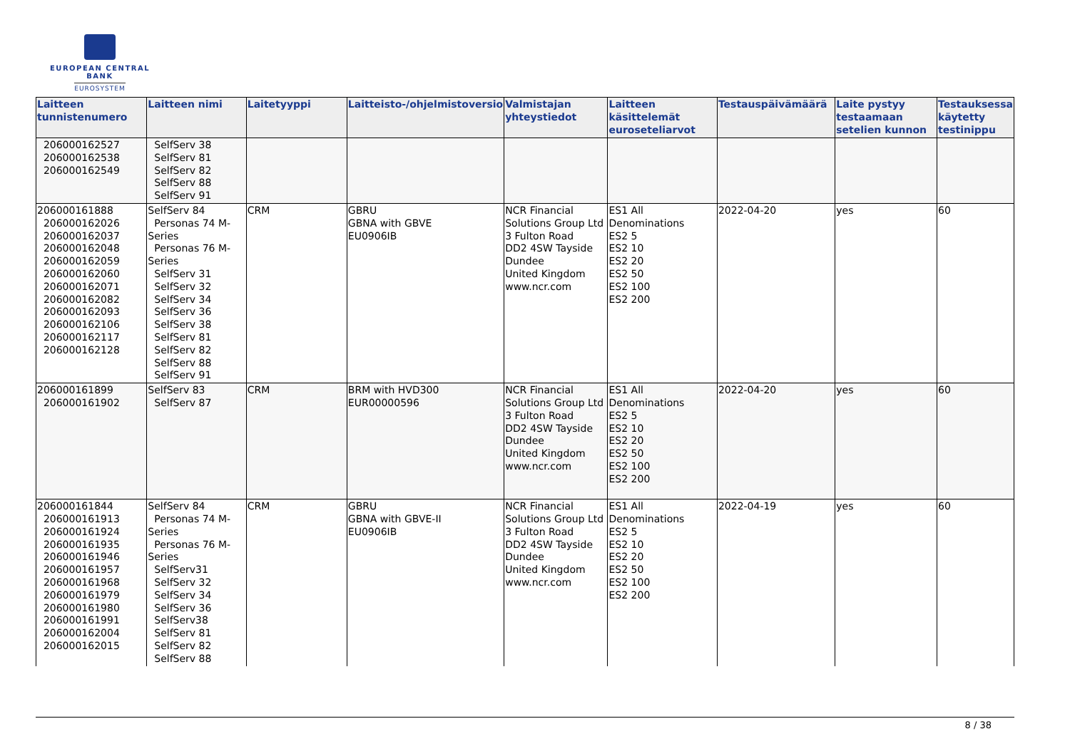EUROPEAN CENTRAL BANK
EUROSYSTEM
| Laitteen tunnistenumero | Laitteen nimi | Laitetyyppi | Laitteisto-/ohjelmistoversio | Valmistajan yhteystiedot | Laitteen käsittelemät euroseteliarvot | Testauspäivämäärä | Laite pystyy testaamaan setelien kunnon | Testauksessa käytetty testinippu |
| --- | --- | --- | --- | --- | --- | --- | --- | --- |
| 206000162527 206000162538 206000162549 | SelfServ 38 SelfServ 81 SelfServ 82 SelfServ 88 SelfServ 91 | | | | | | | |
| 206000161888 206000162026 206000162037 206000162048 206000162059 206000162060 206000162071 206000162082 206000162093 206000162106 206000162117 206000162128 | SelfServ 84 Personas 74 M-Series Personas 76 M-Series SelfServ 31 SelfServ 32 SelfServ 34 SelfServ 36 SelfServ 38 SelfServ 81 SelfServ 82 SelfServ 88 SelfServ 91 | CRM | GBRU GBNA with GBVE EU0906IB | NCR Financial Solutions Group Ltd 3 Fulton Road DD2 4SW Tayside Dundee United Kingdom www.ncr.com | ES1 All Denominations ES2 5 ES2 10 ES2 20 ES2 50 ES2 100 ES2 200 | 2022-04-20 | yes | 60 |
| 206000161899 206000161902 | SelfServ 83 SelfServ 87 | CRM | BRM with HVD300 EUR00000596 | NCR Financial Solutions Group Ltd 3 Fulton Road DD2 4SW Tayside Dundee United Kingdom www.ncr.com | ES1 All Denominations ES2 5 ES2 10 ES2 20 ES2 50 ES2 100 ES2 200 | 2022-04-20 | yes | 60 |
| 206000161844 206000161913 206000161924 206000161935 206000161946 206000161957 206000161968 206000161979 206000161980 206000161991 206000162004 206000162015 | SelfServ 84 Personas 74 M-Series Personas 76 M-Series SelfServ31 SelfServ 32 SelfServ 34 SelfServ 36 SelfServ38 SelfServ 81 SelfServ 82 SelfServ 88 | CRM | GBRU GBNA with GBVE-II EU0906IB | NCR Financial Solutions Group Ltd 3 Fulton Road DD2 4SW Tayside Dundee United Kingdom www.ncr.com | ES1 All Denominations ES2 5 ES2 10 ES2 20 ES2 50 ES2 100 ES2 200 | 2022-04-19 | yes | 60 |
8 / 38